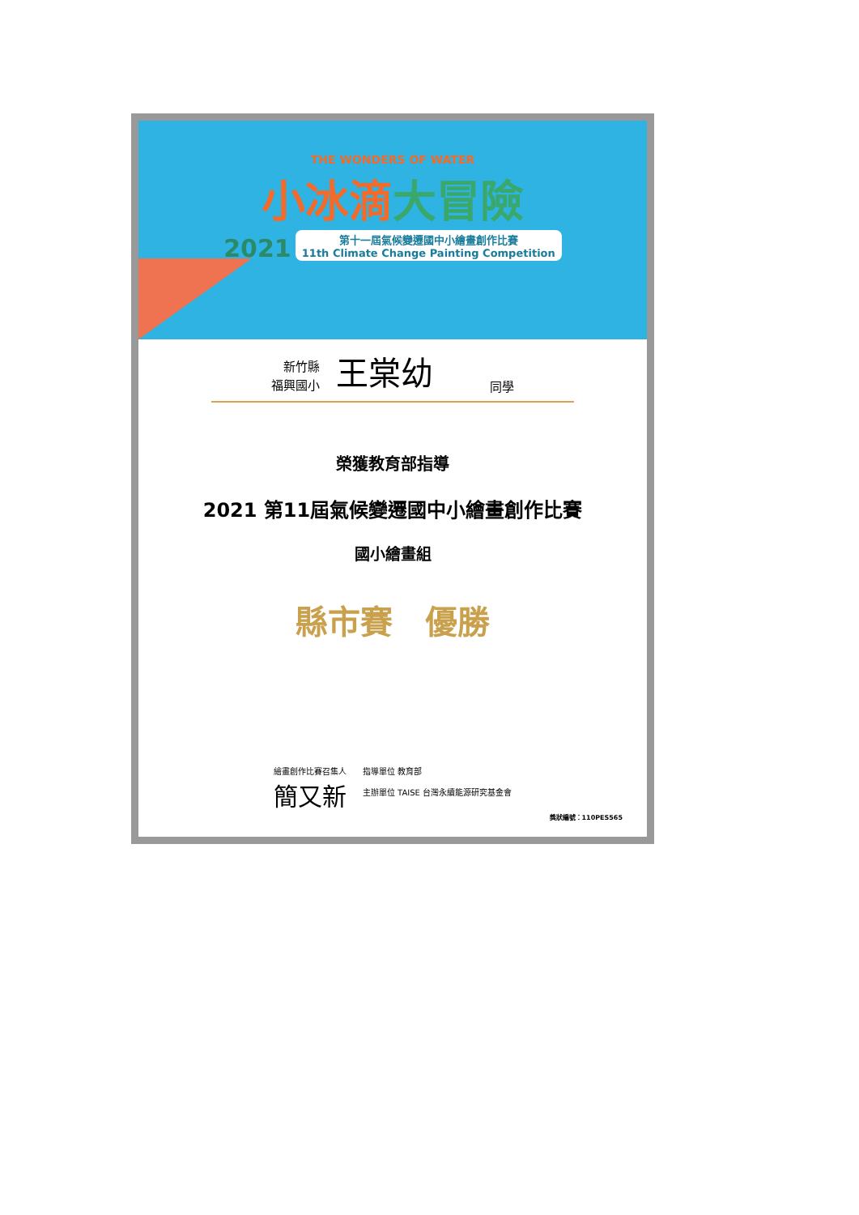THE WONDERS OF WATER
小冰滴大冒險
2021 第十一屆氣候變遷國中小繪畫創作比賽
11th Climate Change Painting Competition
新竹縣
福興國小
王棠幼
同學
榮獲教育部指導
2021 第11屆氣候變遷國中小繪畫創作比賽
國小繪畫組
縣市賽　優勝
繪畫創作比賽召集人
簡又新
指導單位 教育部
主辦單位 TAISE 台灣永續能源研究基金會
獎狀編號：110PES565